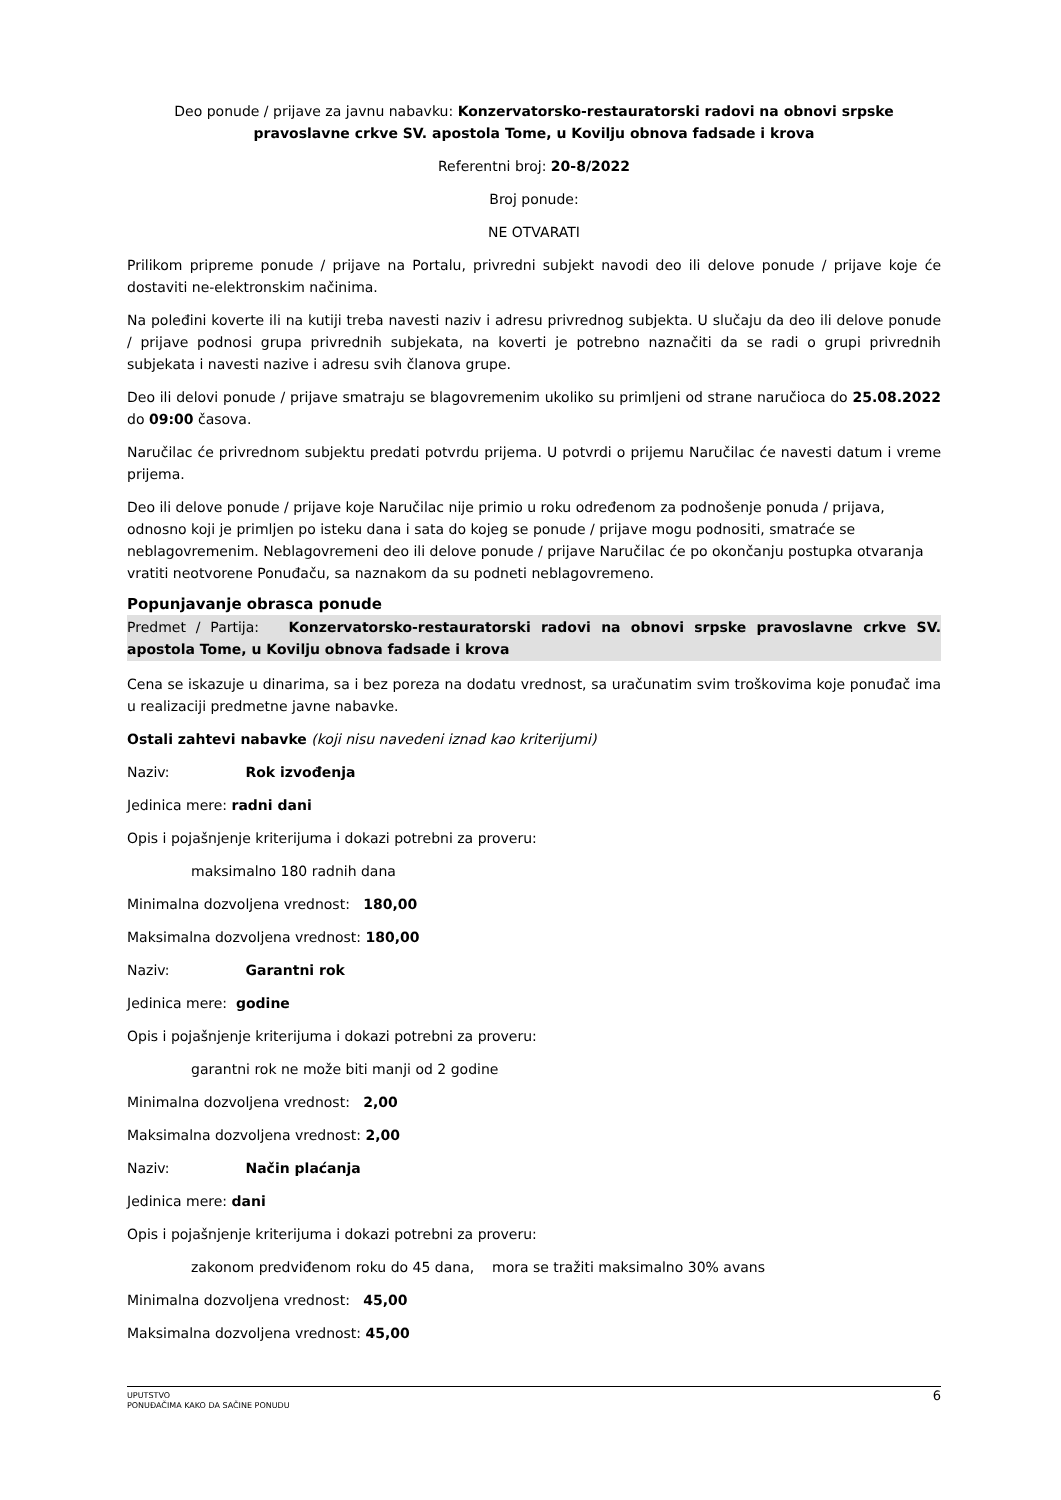Deo ponude / prijave za javnu nabavku: Konzervatorsko-restauratorski radovi na obnovi srpske pravoslavne crkve SV. apostola Tome, u Kovilju obnova fadsade i krova
Referentni broj: 20-8/2022
Broj ponude:
NE OTVARATI
Prilikom pripreme ponude / prijave na Portalu, privredni subjekt navodi deo ili delove ponude / prijave koje će dostaviti ne-elektronskim načinima.
Na poleđini koverte ili na kutiji treba navesti naziv i adresu privrednog subjekta. U slučaju da deo ili delove ponude / prijave podnosi grupa privrednih subjekata, na koverti je potrebno naznačiti da se radi o grupi privrednih subjekata i navesti nazive i adresu svih članova grupe.
Deo ili delovi ponude / prijave smatraju se blagovremenim ukoliko su primljeni od strane naručioca do 25.08.2022 do 09:00 časova.
Naručilac će privrednom subjektu predati potvrdu prijema. U potvrdi o prijemu Naručilac će navesti datum i vreme prijema.
Deo ili delove ponude / prijave koje Naručilac nije primio u roku određenom za podnošenje ponuda / prijava, odnosno koji je primljen po isteku dana i sata do kojeg se ponude / prijave mogu podnositi, smatraće se neblagovremenim. Neblagovremeni deo ili delove ponude / prijave Naručilac će po okončanju postupka otvaranja vratiti neotvorene Ponuđaču, sa naznakom da su podneti neblagovremeno.
Popunjavanje obrasca ponude
Predmet / Partija: Konzervatorsko-restauratorski radovi na obnovi srpske pravoslavne crkve SV. apostola Tome, u Kovilju obnova fadsade i krova
Cena se iskazuje u dinarima, sa i bez poreza na dodatu vrednost, sa uračunatim svim troškovima koje ponuđač ima u realizaciji predmetne javne nabavke.
Ostali zahtevi nabavke (koji nisu navedeni iznad kao kriterijumi)
Naziv: Rok izvođenja
Jedinica mere: radni dani
Opis i pojašnjenje kriterijuma i dokazi potrebni za proveru:
maksimalno 180 radnih dana
Minimalna dozvoljena vrednost: 180,00
Maksimalna dozvoljena vrednost: 180,00
Naziv: Garantni rok
Jedinica mere: godine
Opis i pojašnjenje kriterijuma i dokazi potrebni za proveru:
garantni rok ne može biti manji od 2 godine
Minimalna dozvoljena vrednost: 2,00
Maksimalna dozvoljena vrednost: 2,00
Naziv: Način plaćanja
Jedinica mere: dani
Opis i pojašnjenje kriterijuma i dokazi potrebni za proveru:
zakonom predviđenom roku do 45 dana, mora se tražiti maksimalno 30% avans
Minimalna dozvoljena vrednost: 45,00
Maksimalna dozvoljena vrednost: 45,00
UPUTSTVO
PONUĐAČIMA KAKO DA SAČINE PONUDU
6